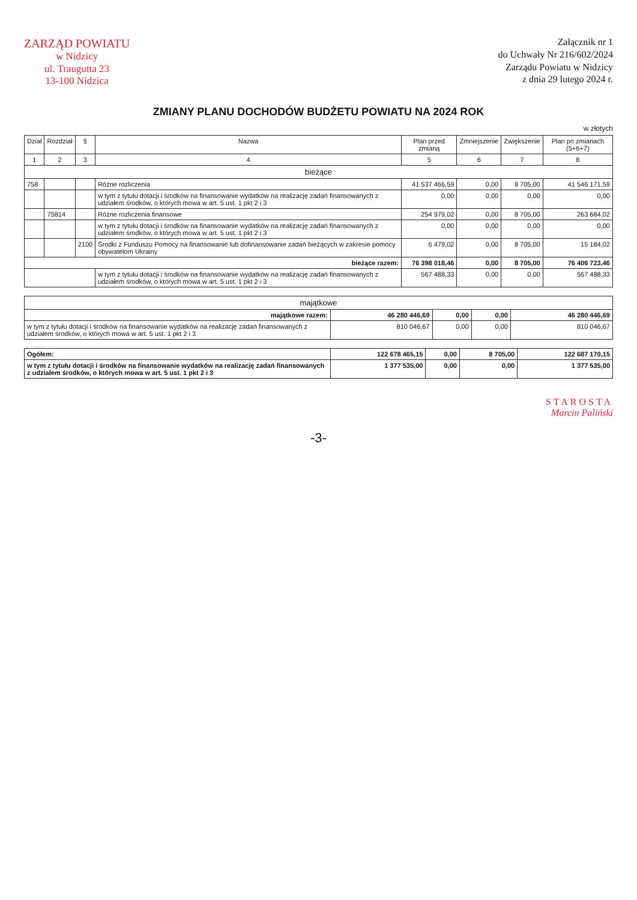ZARZĄD POWIATU
w Nidzicy
ul. Traugutta 23
13-100 Nidzica
Załącznik nr 1
do Uchwały Nr 216/602/2024
Zarządu Powiatu w Nidzicy
z dnia 29 lutego 2024 r.
ZMIANY PLANU DOCHODÓW BUDŻETU POWIATU NA 2024 ROK
w złotych
| Dział | Rozdział | § | Nazwa | Plan przed zmianą | Zmniejszenie | Zwiększenie | Plan po zmianach (5+6+7) |
| --- | --- | --- | --- | --- | --- | --- | --- |
| 1 | 2 | 3 | 4 | 5 | 6 | 7 | 8 |
| bieżące | | | | | | | |
| 758 | | | Różne rozliczenia | 41 537 466,59 | 0,00 | 8 705,00 | 41 546 171,59 |
| | | | w tym z tytułu dotacji i środków na finansowanie wydatków na realizację zadań finansowanych z udziałem środków, o których mowa w art. 5 ust. 1 pkt 2 i 3 | 0,00 | 0,00 | 0,00 | 0,00 |
| | 75814 | | Różne rozliczenia finansowe | 254 979,02 | 0,00 | 8 705,00 | 263 684,02 |
| | | | w tym z tytułu dotacji i środków na finansowanie wydatków na realizację zadań finansowanych z udziałem środków, o których mowa w art. 5 ust. 1 pkt 2 i 3 | 0,00 | 0,00 | 0,00 | 0,00 |
| | | 2100 | Środki z Funduszu Pomocy na finansowanie lub dofinansowanie zadań bieżących w zakresie pomocy obywatelom Ukrainy | 6 479,02 | 0,00 | 8 705,00 | 15 184,02 |
| bieżące razem: | | | | 76 398 018,46 | 0,00 | 8 705,00 | 76 406 723,46 |
| | | | w tym z tytułu dotacji i środków na finansowanie wydatków na realizację zadań finansowanych z udziałem środków, o których mowa w art. 5 ust. 1 pkt 2 i 3 | 567 488,33 | 0,00 | 0,00 | 567 488,33 |
| majątkowe | | | | |
| majątkowe razem: | 46 280 446,69 | 0,00 | 0,00 | 46 280 446,69 |
| w tym z tytułu dotacji i środków na finansowanie wydatków na realizację zadań finansowanych z udziałem środków, o których mowa w art. 5 ust. 1 pkt 2 i 3 | 810 046,67 | 0,00 | 0,00 | 810 046,67 |
| Ogółem: | 122 678 465,15 | 0,00 | 8 705,00 | 122 687 170,15 |
| w tym z tytułu dotacji i środków na finansowanie wydatków na realizację zadań finansowanych z udziałem środków, o których mowa w art. 5 ust. 1 pkt 2 i 3 | 1 377 535,00 | 0,00 | 0,00 | 1 377 535,00 |
STAROSTA
Marcin Paliński
-3-